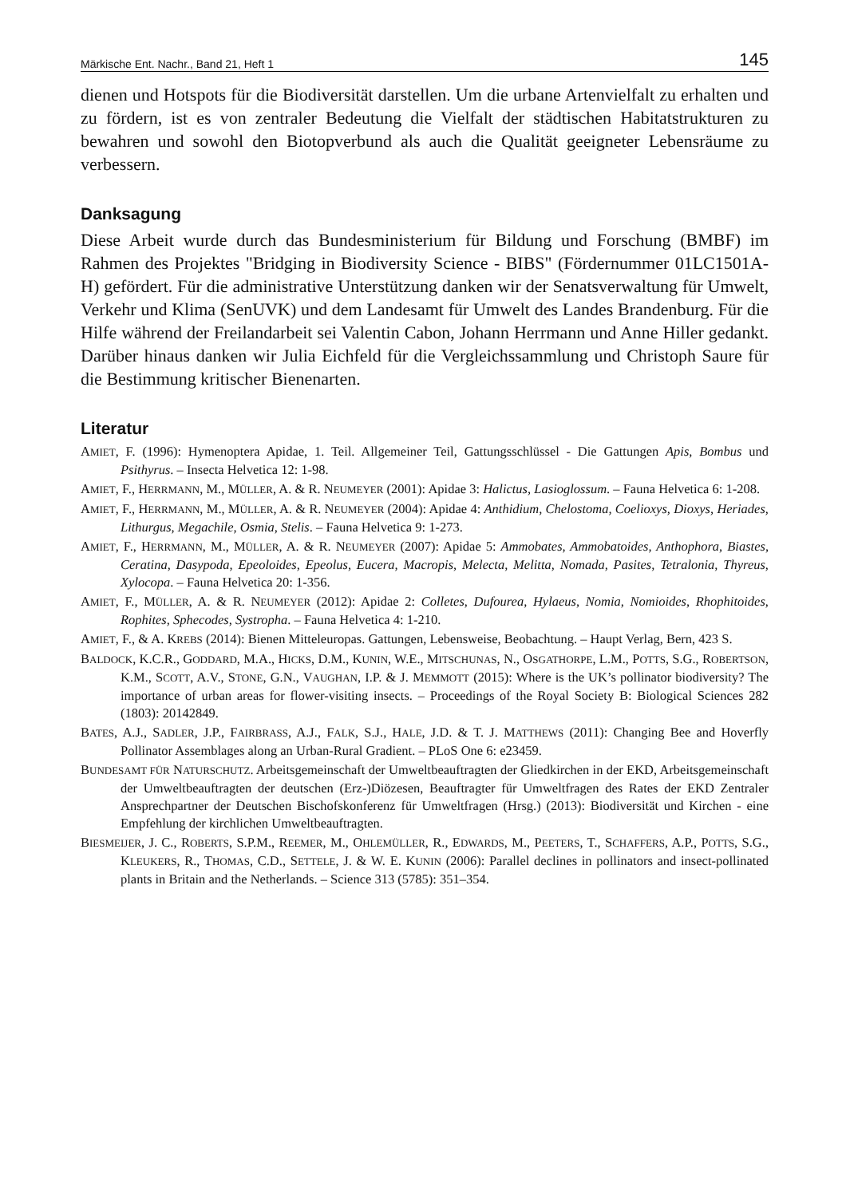Märkische Ent. Nachr., Band 21, Heft 1 145
dienen und Hotspots für die Biodiversität darstellen. Um die urbane Artenvielfalt zu erhalten und zu fördern, ist es von zentraler Bedeutung die Vielfalt der städtischen Habitatstrukturen zu bewahren und sowohl den Biotopverbund als auch die Qualität geeigneter Lebensräume zu verbessern.
Danksagung
Diese Arbeit wurde durch das Bundesministerium für Bildung und Forschung (BMBF) im Rahmen des Projektes "Bridging in Biodiversity Science - BIBS" (Fördernummer 01LC1501A-H) gefördert. Für die administrative Unterstützung danken wir der Senatsverwaltung für Umwelt, Verkehr und Klima (SenUVK) und dem Landesamt für Umwelt des Landes Brandenburg. Für die Hilfe während der Freilandarbeit sei Valentin Cabon, Johann Herrmann und Anne Hiller gedankt. Darüber hinaus danken wir Julia Eichfeld für die Vergleichssammlung und Christoph Saure für die Bestimmung kritischer Bienenarten.
Literatur
AMIET, F. (1996): Hymenoptera Apidae, 1. Teil. Allgemeiner Teil, Gattungsschlüssel - Die Gattungen Apis, Bombus und Psithyrus. – Insecta Helvetica 12: 1-98.
AMIET, F., HERRMANN, M., MÜLLER, A. & R. NEUMEYER (2001): Apidae 3: Halictus, Lasioglossum. – Fauna Helvetica 6: 1-208.
AMIET, F., HERRMANN, M., MÜLLER, A. & R. NEUMEYER (2004): Apidae 4: Anthidium, Chelostoma, Coelioxys, Dioxys, Heriades, Lithurgus, Megachile, Osmia, Stelis. – Fauna Helvetica 9: 1-273.
AMIET, F., HERRMANN, M., MÜLLER, A. & R. NEUMEYER (2007): Apidae 5: Ammobates, Ammobatoides, Anthophora, Biastes, Ceratina, Dasypoda, Epeoloides, Epeolus, Eucera, Macropis, Melecta, Melitta, Nomada, Pasites, Tetralonia, Thyreus, Xylocopa. – Fauna Helvetica 20: 1-356.
AMIET, F., MÜLLER, A. & R. NEUMEYER (2012): Apidae 2: Colletes, Dufourea, Hylaeus, Nomia, Nomioides, Rhophitoides, Rophites, Sphecodes, Systropha. – Fauna Helvetica 4: 1-210.
AMIET, F., & A. KREBS (2014): Bienen Mitteleuropas. Gattungen, Lebensweise, Beobachtung. – Haupt Verlag, Bern, 423 S.
BALDOCK, K.C.R., GODDARD, M.A., HICKS, D.M., KUNIN, W.E., MITSCHUNAS, N., OSGATHORPE, L.M., POTTS, S.G., ROBERTSON, K.M., SCOTT, A.V., STONE, G.N., VAUGHAN, I.P. & J. MEMMOTT (2015): Where is the UK’s pollinator biodiversity? The importance of urban areas for flower-visiting insects. – Proceedings of the Royal Society B: Biological Sciences 282 (1803): 20142849.
BATES, A.J., SADLER, J.P., FAIRBRASS, A.J., FALK, S.J., HALE, J.D. & T. J. MATTHEWS (2011): Changing Bee and Hoverfly Pollinator Assemblages along an Urban-Rural Gradient. – PLoS One 6: e23459.
BUNDESAMT FÜR NATURSCHUTZ. Arbeitsgemeinschaft der Umweltbeauftragten der Gliedkirchen in der EKD, Arbeitsgemeinschaft der Umweltbeauftragten der deutschen (Erz-)Diözesen, Beauftragter für Umweltfragen des Rates der EKD Zentraler Ansprechpartner der Deutschen Bischofskonferenz für Umweltfragen (Hrsg.) (2013): Biodiversität und Kirchen - eine Empfehlung der kirchlichen Umweltbeauftragten.
BIESMEIJER, J. C., ROBERTS, S.P.M., REEMER, M., OHLEMÜLLER, R., EDWARDS, M., PEETERS, T., SCHAFFERS, A.P., POTTS, S.G., KLEUKERS, R., THOMAS, C.D., SETTELE, J. & W. E. KUNIN (2006): Parallel declines in pollinators and insect-pollinated plants in Britain and the Netherlands. – Science 313 (5785): 351–354.